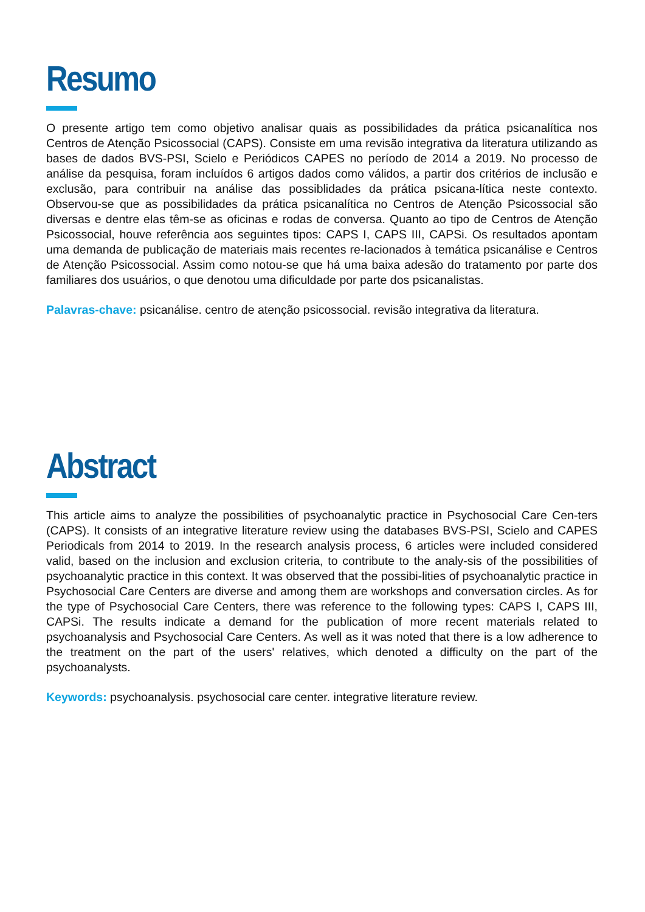Resumo
O presente artigo tem como objetivo analisar quais as possibilidades da prática psicanalítica nos Centros de Atenção Psicossocial (CAPS). Consiste em uma revisão integrativa da literatura utilizando as bases de dados BVS-PSI, Scielo e Periódicos CAPES no período de 2014 a 2019. No processo de análise da pesquisa, foram incluídos 6 artigos dados como válidos, a partir dos critérios de inclusão e exclusão, para contribuir na análise das possiblidades da prática psicana-lítica neste contexto. Observou-se que as possibilidades da prática psicanalítica no Centros de Atenção Psicossocial são diversas e dentre elas têm-se as oficinas e rodas de conversa. Quanto ao tipo de Centros de Atenção Psicossocial, houve referência aos seguintes tipos: CAPS I, CAPS III, CAPSi. Os resultados apontam uma demanda de publicação de materiais mais recentes re-lacionados à temática psicanálise e Centros de Atenção Psicossocial. Assim como notou-se que há uma baixa adesão do tratamento por parte dos familiares dos usuários, o que denotou uma dificuldade por parte dos psicanalistas.
Palavras-chave: psicanálise. centro de atenção psicossocial. revisão integrativa da literatura.
Abstract
This article aims to analyze the possibilities of psychoanalytic practice in Psychosocial Care Cen-ters (CAPS). It consists of an integrative literature review using the databases BVS-PSI, Scielo and CAPES Periodicals from 2014 to 2019. In the research analysis process, 6 articles were included considered valid, based on the inclusion and exclusion criteria, to contribute to the analy-sis of the possibilities of psychoanalytic practice in this context. It was observed that the possibi-lities of psychoanalytic practice in Psychosocial Care Centers are diverse and among them are workshops and conversation circles. As for the type of Psychosocial Care Centers, there was reference to the following types: CAPS I, CAPS III, CAPSi. The results indicate a demand for the publication of more recent materials related to psychoanalysis and Psychosocial Care Centers. As well as it was noted that there is a low adherence to the treatment on the part of the users' relatives, which denoted a difficulty on the part of the psychoanalysts.
Keywords: psychoanalysis. psychosocial care center. integrative literature review.